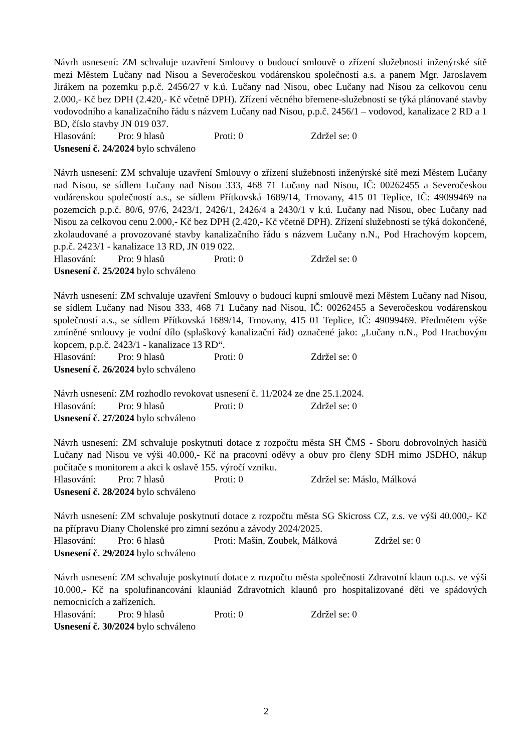Návrh usnesení: ZM schvaluje uzavření Smlouvy o budoucí smlouvě o zřízení služebnosti inženýrské sítě mezi Městem Lučany nad Nisou a Severočeskou vodárenskou společností a.s. a panem Mgr. Jaroslavem Jirákem na pozemku p.p.č. 2456/27 v k.ú. Lučany nad Nisou, obec Lučany nad Nisou za celkovou cenu 2.000,- Kč bez DPH (2.420,- Kč včetně DPH). Zřízení věcného břemene-služebnosti se týká plánované stavby vodovodního a kanalizačního řádu s názvem Lučany nad Nisou, p.p.č. 2456/1 – vodovod, kanalizace 2 RD a 1 BD, číslo stavby JN 019 037.
Hlasování: Pro: 9 hlasů Proti: 0 Zdržel se: 0
Usnesení č. 24/2024 bylo schváleno
Návrh usnesení: ZM schvaluje uzavření Smlouvy o zřízení služebnosti inženýrské sítě mezi Městem Lučany nad Nisou, se sídlem Lučany nad Nisou 333, 468 71 Lučany nad Nisou, IČ: 00262455 a Severočeskou vodárenskou společností a.s., se sídlem Přítkovská 1689/14, Trnovany, 415 01 Teplice, IČ: 49099469 na pozemcích p.p.č. 80/6, 97/6, 2423/1, 2426/1, 2426/4 a 2430/1 v k.ú. Lučany nad Nisou, obec Lučany nad Nisou za celkovou cenu 2.000,- Kč bez DPH (2.420,- Kč včetně DPH). Zřízení služebnosti se týká dokončené, zkolaudované a provozované stavby kanalizačního řádu s názvem Lučany n.N., Pod Hrachovým kopcem, p.p.č. 2423/1 - kanalizace 13 RD, JN 019 022.
Hlasování: Pro: 9 hlasů Proti: 0 Zdržel se: 0
Usnesení č. 25/2024 bylo schváleno
Návrh usnesení: ZM schvaluje uzavření Smlouvy o budoucí kupní smlouvě mezi Městem Lučany nad Nisou, se sídlem Lučany nad Nisou 333, 468 71 Lučany nad Nisou, IČ: 00262455 a Severočeskou vodárenskou společností a.s., se sídlem Přítkovská 1689/14, Trnovany, 415 01 Teplice, IČ: 49099469. Předmětem výše zmíněné smlouvy je vodní dílo (splaškový kanalizační řád) označené jako: „Lučany n.N., Pod Hrachovým kopcem, p.p.č. 2423/1 - kanalizace 13 RD“.
Hlasování: Pro: 9 hlasů Proti: 0 Zdržel se: 0
Usnesení č. 26/2024 bylo schváleno
Návrh usnesení: ZM rozhodlo revokovat usnesení č. 11/2024 ze dne 25.1.2024.
Hlasování: Pro: 9 hlasů Proti: 0 Zdržel se: 0
Usnesení č. 27/2024 bylo schváleno
Návrh usnesení: ZM schvaluje poskytnutí dotace z rozpočtu města SH ČMS - Sboru dobrovolných hasičů Lučany nad Nisou ve výši 40.000,- Kč na pracovní oděvy a obuv pro členy SDH mimo JSDHO, nákup počítače s monitorem a akci k oslavě 155. výročí vzniku.
Hlasování: Pro: 7 hlasů Proti: 0 Zdržel se: Máslo, Málková
Usnesení č. 28/2024 bylo schváleno
Návrh usnesení: ZM schvaluje poskytnutí dotace z rozpočtu města SG Skicross CZ, z.s. ve výši 40.000,- Kč na přípravu Diany Cholenské pro zimní sezónu a závody 2024/2025.
Hlasování: Pro: 6 hlasů Proti: Mašín, Zoubek, Málková Zdržel se: 0
Usnesení č. 29/2024 bylo schváleno
Návrh usnesení: ZM schvaluje poskytnutí dotace z rozpočtu města společnosti Zdravotní klaun o.p.s. ve výši 10.000,- Kč na spolufinancování klauniád Zdravotních klaunů pro hospitalizované děti ve spádových nemocnicích a zařízeních.
Hlasování: Pro: 9 hlasů Proti: 0 Zdržel se: 0
Usnesení č. 30/2024 bylo schváleno
2